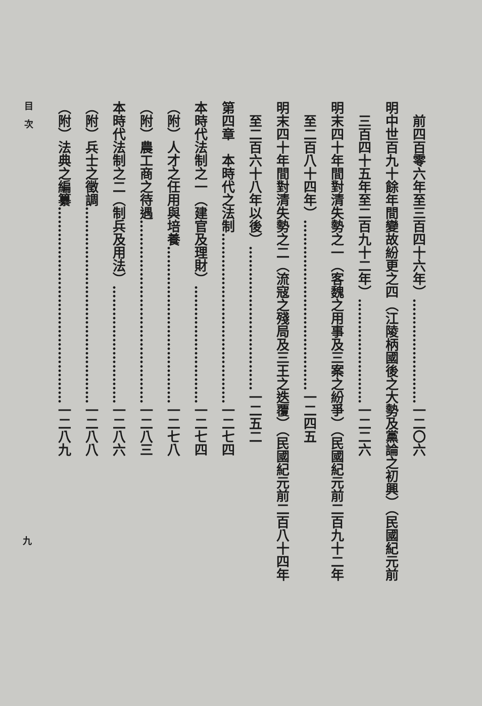前四百零六年至三百四十六年）……………………一二〇六
明中世百九十餘年間變故紛更之四（江陵柄國後之大勢及黨論之初興）（民國紀元前
　三百四十五年至二百九十二年）……………………一二二六
明末四十年間對清失勢之一（客魏之用事及三案之紛爭）（民國紀元前二百九十二年
　至二百八十四年）…………………………………一二四五
明末四十年間對清失勢之二（流寇之殘局及三王之迭覆）（民國紀元前二百八十四年
　至二百六十八年以後）……………………………一二五二
第四章　本時代之法制…………………………………一二七四
本時代法制之一（建官及理財）………………………一二七四
（附）人才之任用與培養………………………………一二七八
（附）農工商之待遇……………………………………一二八三
本時代法制之二（制兵及用法）………………………一二八六
（附）兵士之徵調………………………………………一二八八
（附）法典之編纂………………………………………一二八九
目　次
九